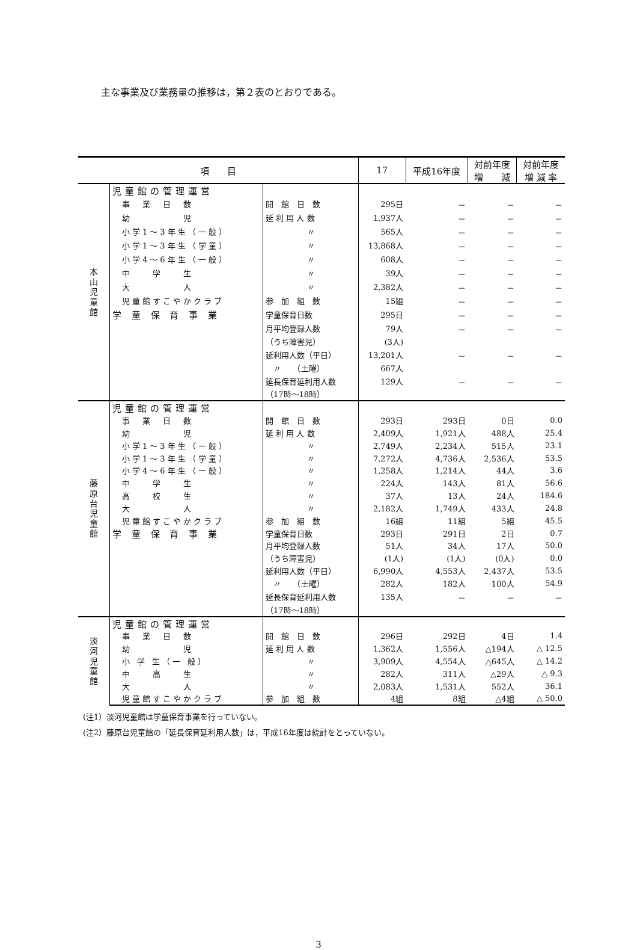主な事業及び業務量の推移は，第２表のとおりである。
| 項 目 | | | 17 | 平成16年度 | 対前年度 増 減 | 対前年度 増 減 率 |
| --- | --- | --- | --- | --- | --- | --- |
| 本 山 児 童 館 | 児童館の管理運営 | | | | | |
| | 事 業 日 数 | 開 館 日 数 | 295日 | － | － | － |
| | 幼 児 | 延 利 用 人 数 | 1,937人 | － | － | － |
| | 小学1～3年生（一般） | 〃 | 565人 | － | － | － |
| | 小学1～3年生（学童） | 〃 | 13,868人 | － | － | － |
| | 小学4～6年生（一般） | 〃 | 608人 | － | － | － |
| | 中 学 生 | 〃 | 39人 | － | － | － |
| | 大 人 | 〃 | 2,382人 | － | － | － |
| | 児童館すこやかクラブ | 参 加 組 数 | 15組 | － | － | － |
| | 学 童 保 育 事 業 | 学童保育日数 | 295日 | － | － | － |
| | | 月平均登録人数 | 79人 | － | － | － |
| | | （うち障害児） | (3人) | | | |
| | | 延利用人数（平日） | 13,201人 | － | － | － |
| | | 〃 （土曜） | 667人 | | | |
| | | 延長保育延利用人数 | 129人 | － | － | － |
| | | （17時～18時） | | | | |
| 藤 原 台 児 童 館 | 児童館の管理運営 | | | | | |
| | 事 業 日 数 | 開 館 日 数 | 293日 | 293日 | 0日 | 0.0 |
| | 幼 児 | 延 利 用 人 数 | 2,409人 | 1,921人 | 488人 | 25.4 |
| | 小学1～3年生（一般） | 〃 | 2,749人 | 2,234人 | 515人 | 23.1 |
| | 小学1～3年生（学童） | 〃 | 7,272人 | 4,736人 | 2,536人 | 53.5 |
| | 小学4～6年生（一般） | 〃 | 1,258人 | 1,214人 | 44人 | 3.6 |
| | 中 学 生 | 〃 | 224人 | 143人 | 81人 | 56.6 |
| | 高 校 生 | 〃 | 37人 | 13人 | 24人 | 184.6 |
| | 大 人 | 〃 | 2,182人 | 1,749人 | 433人 | 24.8 |
| | 児童館すこやかクラブ | 参 加 組 数 | 16組 | 11組 | 5組 | 45.5 |
| | 学 童 保 育 事 業 | 学童保育日数 | 293日 | 291日 | 2日 | 0.7 |
| | | 月平均登録人数 | 51人 | 34人 | 17人 | 50.0 |
| | | （うち障害児） | (1人) | (1人) | (0人) | 0.0 |
| | | 延利用人数（平日） | 6,990人 | 4,553人 | 2,437人 | 53.5 |
| | | 〃 （土曜） | 282人 | 182人 | 100人 | 54.9 |
| | | 延長保育延利用人数 | 135人 | － | － | － |
| | | （17時～18時） | | | | |
| 淡 河 児 童 館 | 児童館の管理運営 | | | | | |
| | 事 業 日 数 | 開 館 日 数 | 296日 | 292日 | 4日 | 1.4 |
| | 幼 児 | 延 利 用 人 数 | 1,362人 | 1,556人 | △194人 | △ 12.5 |
| | 小 学 生（一 般） | 〃 | 3,909人 | 4,554人 | △645人 | △ 14.2 |
| | 中 高 生 | 〃 | 282人 | 311人 | △29人 | △ 9.3 |
| | 大 人 | 〃 | 2,083人 | 1,531人 | 552人 | 36.1 |
| | 児童館すこやかクラブ | 参 加 組 数 | 4組 | 8組 | △4組 | △ 50.0 |
(注1）淡河児童館は学童保育事業を行っていない。
(注2）藤原台児童館の「延長保育延利用人数」は，平成16年度は統計をとっていない。
3